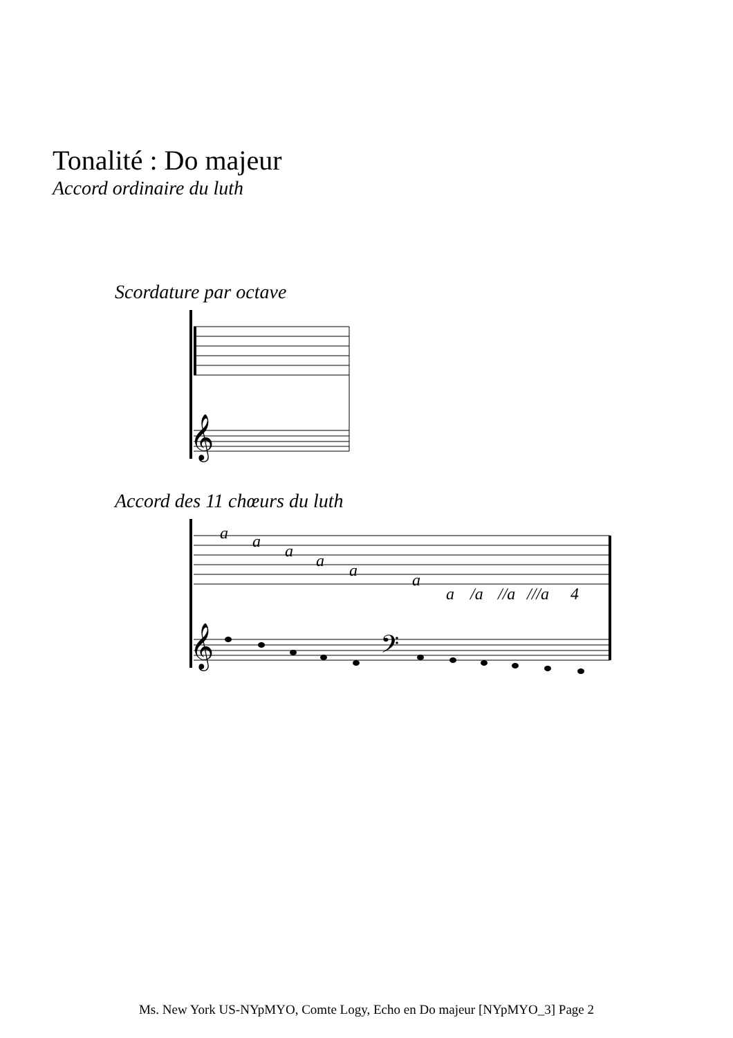Tonalité : Do majeur
Accord ordinaire du luth
Scordature par octave
𝄞
Accord des 11 chœurs du luth
a
a
a
a
a
a
a
/a
//a
///a
4
𝄞
𝄢
Ms. New York US-NYpMYO, Comte Logy, Echo en Do majeur [NYpMYO_3] Page 2